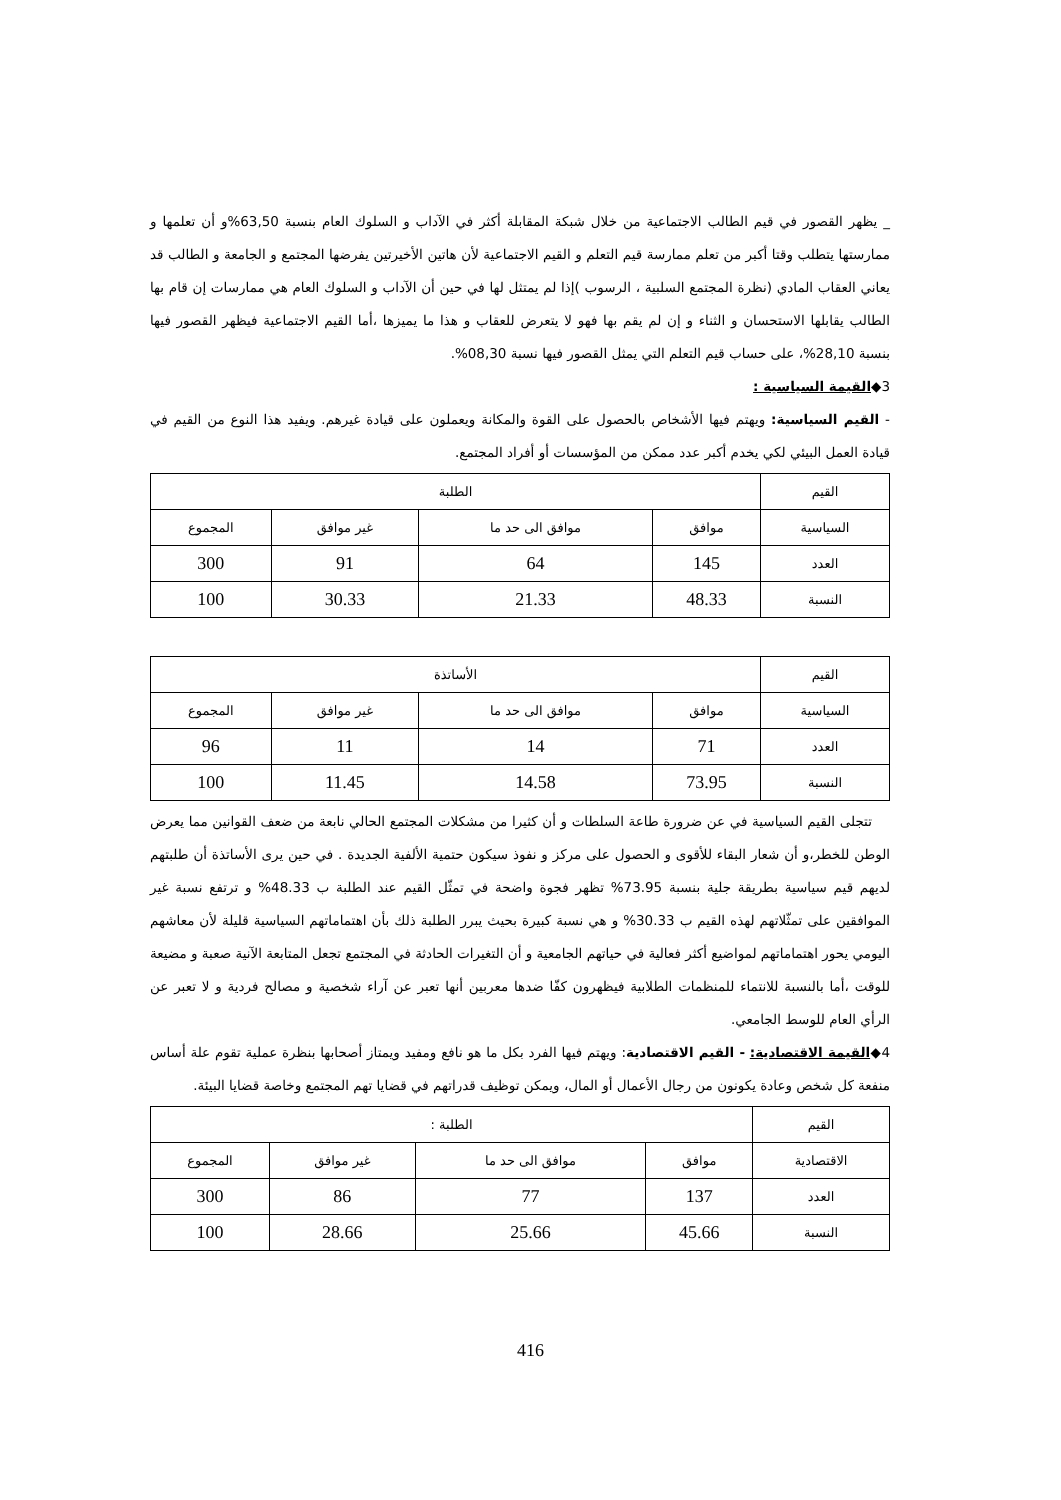_ يظهر القصور في قيم الطالب الاجتماعية من خلال شبكة المقابلة أكثر في الآداب و السلوك العام بنسبة 63,50%و أن تعلمها و ممارستها يتطلب وقتا أكبر من تعلم ممارسة قيم التعلم و القيم الاجتماعية لأن هاتين الأخيرتين يفرضها المجتمع و الجامعة و الطالب قد يعاني العقاب المادي (نظرة المجتمع السلبية ، الرسوب )إذا لم يمتثل لها في حين أن الآداب و السلوك العام هي ممارسات إن قام بها الطالب يقابلها الاستحسان و الثناء و إن لم يقم بها فهو لا يتعرض للعقاب و هذا ما يميزها ،أما القيم الاجتماعية فيظهر القصور فيها بنسبة 28,10%، على حساب قيم التعلم التي يمثل القصور فيها نسبة 08,30%.
3◆القيمة السياسية :
- القيم السياسية: ويهتم فيها الأشخاص بالحصول على القوة والمكانة ويعملون على قيادة غيرهم. ويفيد هذا النوع من القيم في قيادة العمل البيئي لكي يخدم أكبر عدد ممكن من المؤسسات أو أفراد المجتمع.
| القيم | الطلبة | | | |
| السياسية | موافق | موافق الى حد ما | غير موافق | المجموع |
| العدد | 145 | 64 | 91 | 300 |
| النسبة | 48.33 | 21.33 | 30.33 | 100 |
| القيم | الأساتذة | | | |
| السياسية | موافق | موافق الى حد ما | غير موافق | المجموع |
| العدد | 71 | 14 | 11 | 96 |
| النسبة | 73.95 | 14.58 | 11.45 | 100 |
تتجلى القيم السياسية في عن ضرورة طاعة السلطات و أن كثيرا من مشكلات المجتمع الحالي نابعة من ضعف القوانين مما يعرض الوطن للخطر،و أن شعار البقاء للأقوى و الحصول على مركز و نفوذ سيكون حتمية الألفية الجديدة . في حين يرى الأساتذة أن طلبتهم لديهم قيم سياسية بطريقة جلية بنسبة 73.95% تظهر فجوة واضحة في تمثّل القيم عند الطلبة ب 48.33% و ترتفع نسبة غير الموافقين على تمثّلاتهم لهذه القيم ب 30.33% و هي نسبة كبيرة بحيث يبرر الطلبة ذلك بأن اهتماماتهم السياسية قليلة لأن معاشهم اليومي يحور اهتماماتهم لمواضيع أكثر فعالية في حياتهم الجامعية و أن التغيرات الحادثة في المجتمع تجعل المتابعة الآنية صعبة و مضيعة للوقت ،أما بالنسبة للانتماء للمنظمات الطلابية فيظهرون كفّا ضدها معربين أنها تعبر عن آراء شخصية و مصالح فردية و لا تعبر عن الرأي العام للوسط الجامعي.
4◆القيمة الاقتصادية: - القيم الاقتصادية: ويهتم فيها الفرد بكل ما هو نافع ومفيد ويمتاز أصحابها بنظرة عملية تقوم علة أساس منفعة كل شخص وعادة يكونون من رجال الأعمال أو المال، ويمكن توظيف قدراتهم في قضايا تهم المجتمع وخاصة قضايا البيئة.
| القيم | الطلبة : | | | |
| الاقتصادية | موافق | موافق الى حد ما | غير موافق | المجموع |
| العدد | 137 | 77 | 86 | 300 |
| النسبة | 45.66 | 25.66 | 28.66 | 100 |
416